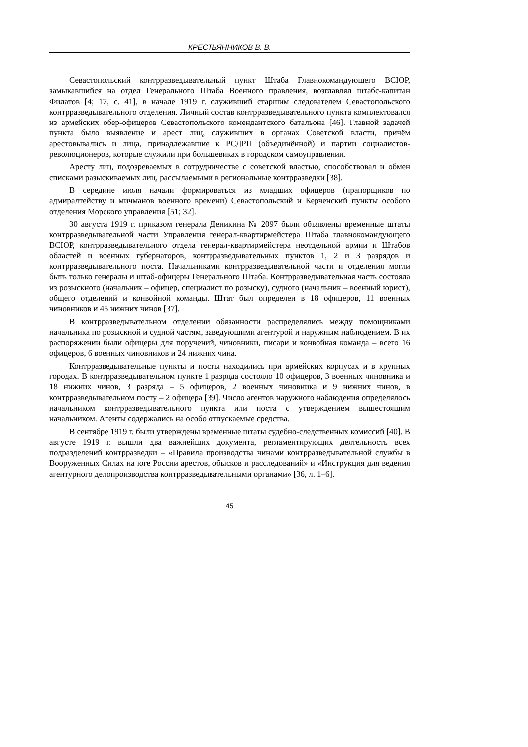КРЕСТЬЯННИКОВ В. В.
Севастопольский контрразведывательный пункт Штаба Главнокомандующего ВСЮР, замыкавшийся на отдел Генерального Штаба Военного правления, возглавлял штабс-капитан Филатов [4; 17, с. 41], в начале 1919 г. служивший старшим следователем Севастопольского контрразведывательного отделения. Личный состав контрразведывательного пункта комплектовался из армейских обер-офицеров Севастопольского комендантского батальона [46]. Главной задачей пункта было выявление и арест лиц, служивших в органах Советской власти, причём арестовывались и лица, принадлежавшие к РСДРП (объединённой) и партии социалистов-революционеров, которые служили при большевиках в городском самоуправлении.
Аресту лиц, подозреваемых в сотрудничестве с советской властью, способствовал и обмен списками разыскиваемых лиц, рассылаемыми в региональные контрразведки [38].
В середине июля начали формироваться из младших офицеров (прапорщиков по адмиралтейству и мичманов военного времени) Севастопольский и Керченский пункты особого отделения Морского управления [51; 32].
30 августа 1919 г. приказом генерала Деникина № 2097 были объявлены временные штаты контрразведывательной части Управления генерал-квартирмейстера Штаба главнокомандующего ВСЮР, контрразведывательного отдела генерал-квартирмейстера неотдельной армии и Штабов областей и военных губернаторов, контрразведывательных пунктов 1, 2 и 3 разрядов и контрразведывательного поста. Начальниками контрразведывательной части и отделения могли быть только генералы и штаб-офицеры Генерального Штаба. Контрразведывательная часть состояла из розыскного (начальник – офицер, специалист по розыску), судного (начальник – военный юрист), общего отделений и конвойной команды. Штат был определен в 18 офицеров, 11 военных чиновников и 45 нижних чинов [37].
В контрразведывательном отделении обязанности распределялись между помощниками начальника по розыскной и судной частям, заведующими агентурой и наружным наблюдением. В их распоряжении были офицеры для поручений, чиновники, писари и конвойная команда – всего 16 офицеров, 6 военных чиновников и 24 нижних чина.
Контрразведывательные пункты и посты находились при армейских корпусах и в крупных городах. В контрразведывательном пункте 1 разряда состояло 10 офицеров, 3 военных чиновника и 18 нижних чинов, 3 разряда – 5 офицеров, 2 военных чиновника и 9 нижних чинов, в контрразведывательном посту – 2 офицера [39]. Число агентов наружного наблюдения определялось начальником контрразведывательного пункта или поста с утверждением вышестоящим начальником. Агенты содержались на особо отпускаемые средства.
В сентябре 1919 г. были утверждены временные штаты судебно-следственных комиссий [40]. В августе 1919 г. вышли два важнейших документа, регламентирующих деятельность всех подразделений контрразведки – «Правила производства чинами контрразведывательной службы в Вооруженных Силах на юге России арестов, обысков и расследований» и «Инструкция для ведения агентурного делопроизводства контрразведывательными органами» [36, л. 1–6].
45